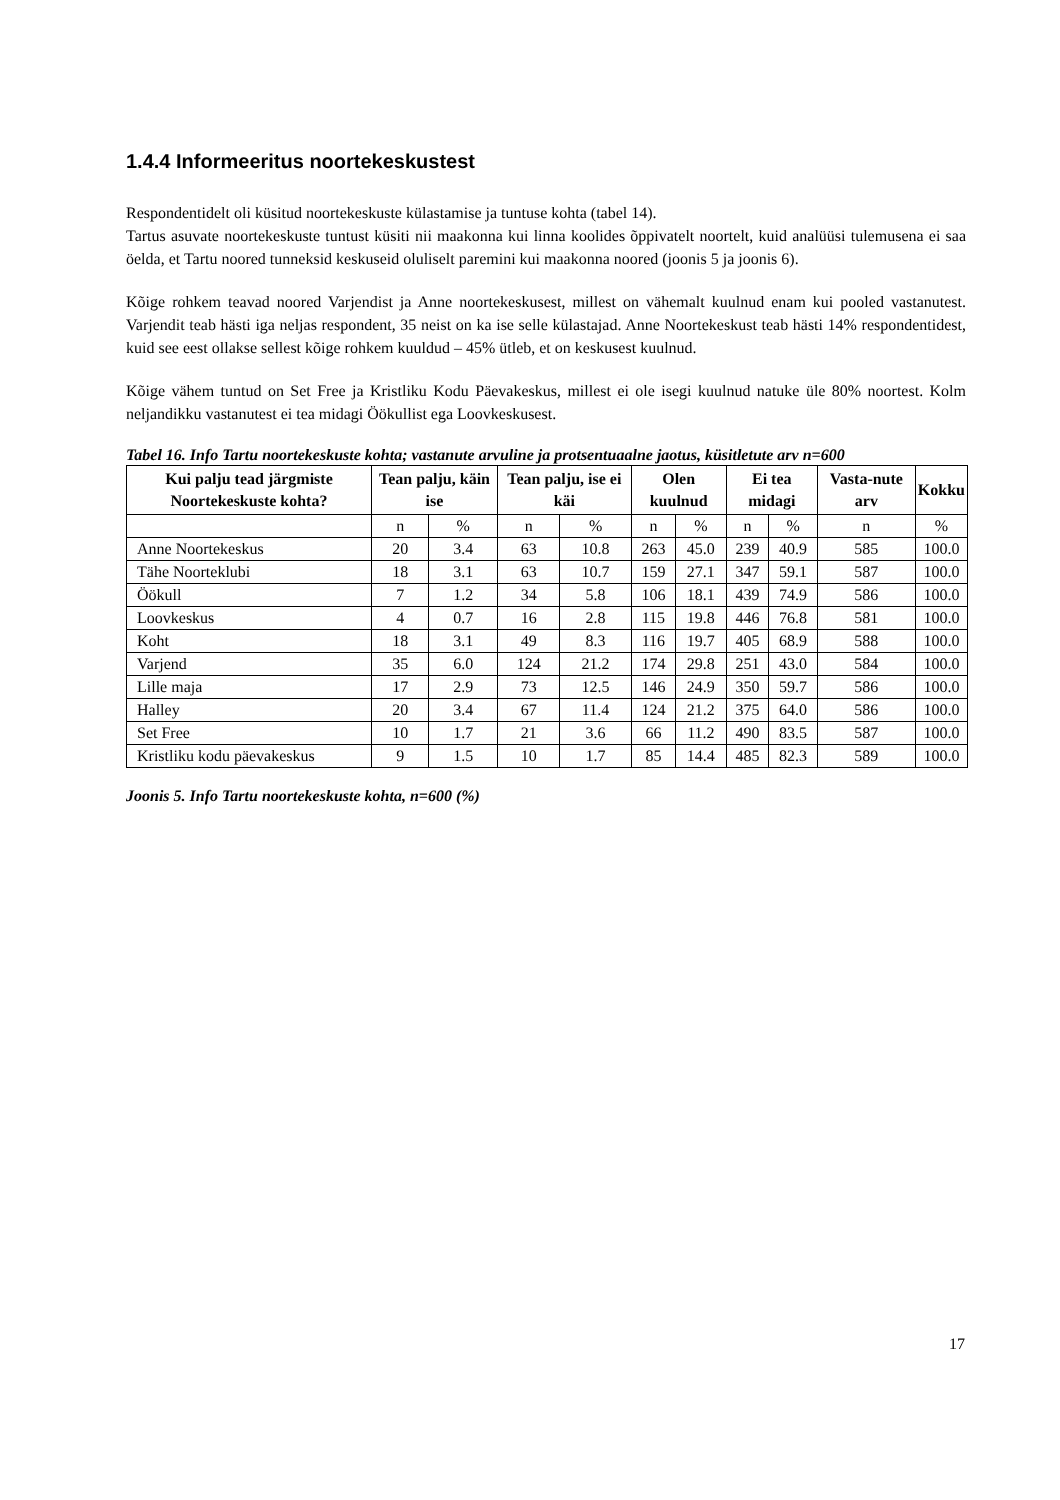1.4.4 Informeeritus noortekeskustest
Respondentidelt oli küsitud noortekeskuste külastamise ja tuntuse kohta (tabel 14).
Tartus asuvate noortekeskuste tuntust küsiti nii maakonna kui linna koolides õppivatelt noortelt, kuid analüüsi tulemusena ei saa öelda, et Tartu noored tunneksid keskuseid oluliselt paremini kui maakonna noored (joonis 5 ja joonis 6).
Kõige rohkem teavad noored Varjendist ja Anne noortekeskusest, millest on vähemalt kuulnud enam kui pooled vastanutest. Varjendit teab hästi iga neljas respondent, 35 neist on ka ise selle külastajad. Anne Noortekeskust teab hästi 14% respondentidest, kuid see eest ollakse sellest kõige rohkem kuuldud – 45% ütleb, et on keskusest kuulnud.
Kõige vähem tuntud on Set Free ja Kristliku Kodu Päevakeskus, millest ei ole isegi kuulnud natuke üle 80% noortest. Kolm neljandikku vastanutest ei tea midagi Öökullist ega Loovkeskusest.
Tabel 16. Info Tartu noortekeskuste kohta; vastanute arvuline ja protsentuaalne jaotus, küsitletute arv n=600
| Kui palju tead järgmiste Noortekeskuste kohta? | Tean palju, käin ise | | Tean palju, ise ei käi | | Olen kuulnud | | Ei tea midagi | | Vasta-nute arv | Kokku |
| --- | --- | --- | --- | --- | --- | --- | --- | --- | --- | --- |
| | n | % | n | % | n | % | n | % | n | % |
| Anne Noortekeskus | 20 | 3.4 | 63 | 10.8 | 263 | 45.0 | 239 | 40.9 | 585 | 100.0 |
| Tähe Noorteklubi | 18 | 3.1 | 63 | 10.7 | 159 | 27.1 | 347 | 59.1 | 587 | 100.0 |
| Öökull | 7 | 1.2 | 34 | 5.8 | 106 | 18.1 | 439 | 74.9 | 586 | 100.0 |
| Loovkeskus | 4 | 0.7 | 16 | 2.8 | 115 | 19.8 | 446 | 76.8 | 581 | 100.0 |
| Koht | 18 | 3.1 | 49 | 8.3 | 116 | 19.7 | 405 | 68.9 | 588 | 100.0 |
| Varjend | 35 | 6.0 | 124 | 21.2 | 174 | 29.8 | 251 | 43.0 | 584 | 100.0 |
| Lille maja | 17 | 2.9 | 73 | 12.5 | 146 | 24.9 | 350 | 59.7 | 586 | 100.0 |
| Halley | 20 | 3.4 | 67 | 11.4 | 124 | 21.2 | 375 | 64.0 | 586 | 100.0 |
| Set Free | 10 | 1.7 | 21 | 3.6 | 66 | 11.2 | 490 | 83.5 | 587 | 100.0 |
| Kristliku kodu päevakeskus | 9 | 1.5 | 10 | 1.7 | 85 | 14.4 | 485 | 82.3 | 589 | 100.0 |
Joonis 5. Info Tartu noortekeskuste kohta, n=600 (%)
17